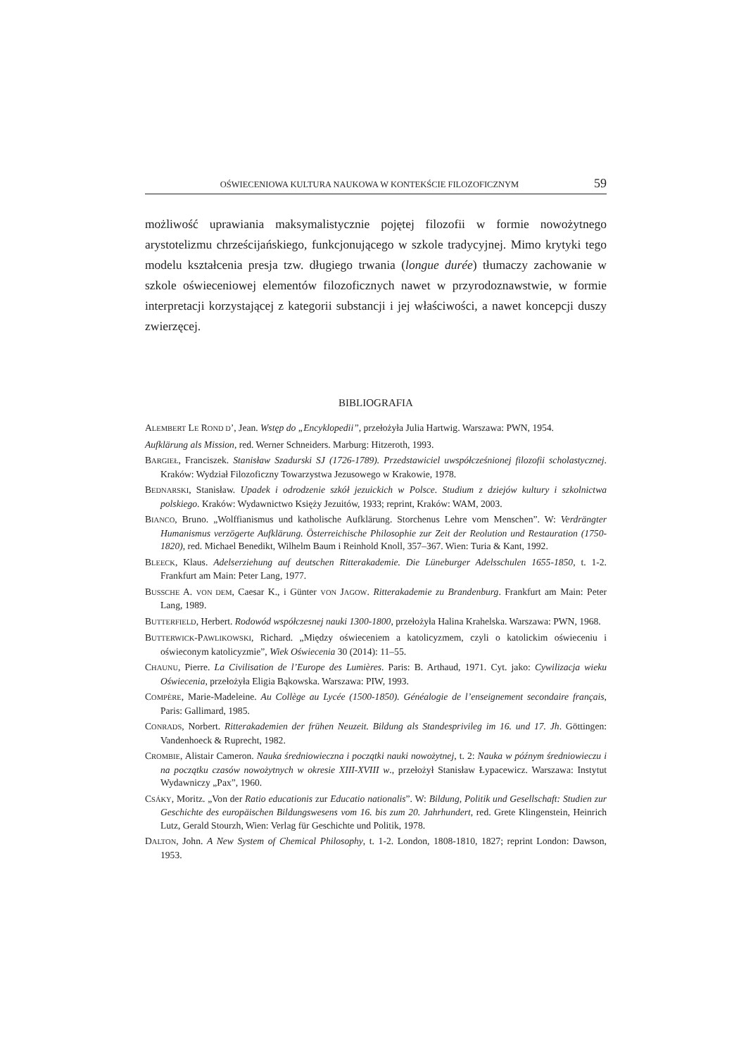OŚWIECENIOWA KULTURA NAUKOWA W KONTEKŚCIE FILOZOFICZNYM 59
możliwość uprawiania maksymalistycznie pojętej filozofii w formie nowożytnego arystotelizmu chrześcijańskiego, funkcjonującego w szkole tradycyjnej. Mimo krytyki tego modelu kształcenia presja tzw. długiego trwania (longue durée) tłumaczy zachowanie w szkole oświeceniowej elementów filozoficznych nawet w przyrodoznawstwie, w formie interpretacji korzystającej z kategorii substancji i jej właściwości, a nawet koncepcji duszy zwierzęcej.
BIBLIOGRAFIA
ALEMBERT LE ROND D’, Jean. Wstęp do „Encyklopedii”, przełożyła Julia Hartwig. Warszawa: PWN, 1954.
Aufklärung als Mission, red. Werner Schneiders. Marburg: Hitzeroth, 1993.
BARGIEŁ, Franciszek. Stanisław Szadurski SJ (1726-1789). Przedstawiciel uwspółcześnionej filozofii scholastycznej. Kraków: Wydział Filozoficzny Towarzystwa Jezusowego w Krakowie, 1978.
BEDNARSKI, Stanisław. Upadek i odrodzenie szkół jezuickich w Polsce. Studium z dziejów kultury i szkolnictwa polskiego. Kraków: Wydawnictwo Księży Jezuitów, 1933; reprint, Kraków: WAM, 2003.
BIANCO, Bruno. „Wolffianismus und katholische Aufklärung. Storchenus Lehre vom Menschen”. W: Verdrängter Humanismus verzögerte Aufklärung. Österreichische Philosophie zur Zeit der Reolution und Restauration (1750-1820), red. Michael Benedikt, Wilhelm Baum i Reinhold Knoll, 357–367. Wien: Turia & Kant, 1992.
BLEECK, Klaus. Adelserziehung auf deutschen Ritterakademie. Die Lüneburger Adelsschulen 1655-1850, t. 1-2. Frankfurt am Main: Peter Lang, 1977.
BUSSCHE A. VON DEM, Caesar K., i Günter VON JAGOW. Ritterakademie zu Brandenburg. Frankfurt am Main: Peter Lang, 1989.
BUTTERFIELD, Herbert. Rodowód współczesnej nauki 1300-1800, przełożyła Halina Krahelska. Warszawa: PWN, 1968.
BUTTERWICK-PAWLIKOWSKI, Richard. „Między oświeceniem a katolicyzmem, czyli o katolickim oświeceniu i oświeconym katolicyzmie”, Wiek Oświecenia 30 (2014): 11–55.
CHAUNU, Pierre. La Civilisation de l’Europe des Lumières. Paris: B. Arthaud, 1971. Cyt. jako: Cywilizacja wieku Oświecenia, przełożyła Eligia Bąkowska. Warszawa: PIW, 1993.
COMPÈRE, Marie-Madeleine. Au Collège au Lycée (1500-1850). Généalogie de l’enseignement secondaire français, Paris: Gallimard, 1985.
CONRADS, Norbert. Ritterakademien der frühen Neuzeit. Bildung als Standesprivileg im 16. und 17. Jh. Göttingen: Vandenhoeck & Ruprecht, 1982.
CROMBIE, Alistair Cameron. Nauka średniowieczna i początki nauki nowożytnej, t. 2: Nauka w późnym średniowieczu i na początku czasów nowożytnych w okresie XIII-XVIII w., przełożył Stanisław Łypacewicz. Warszawa: Instytut Wydawniczy „Pax”, 1960.
CSÁKY, Moritz. „Von der Ratio educationis zur Educatio nationalis”. W: Bildung, Politik und Gesellschaft: Studien zur Geschichte des europäischen Bildungswesens vom 16. bis zum 20. Jahrhundert, red. Grete Klingenstein, Heinrich Lutz, Gerald Stourzh, Wien: Verlag für Geschichte und Politik, 1978.
DALTON, John. A New System of Chemical Philosophy, t. 1-2. London, 1808-1810, 1827; reprint London: Dawson, 1953.